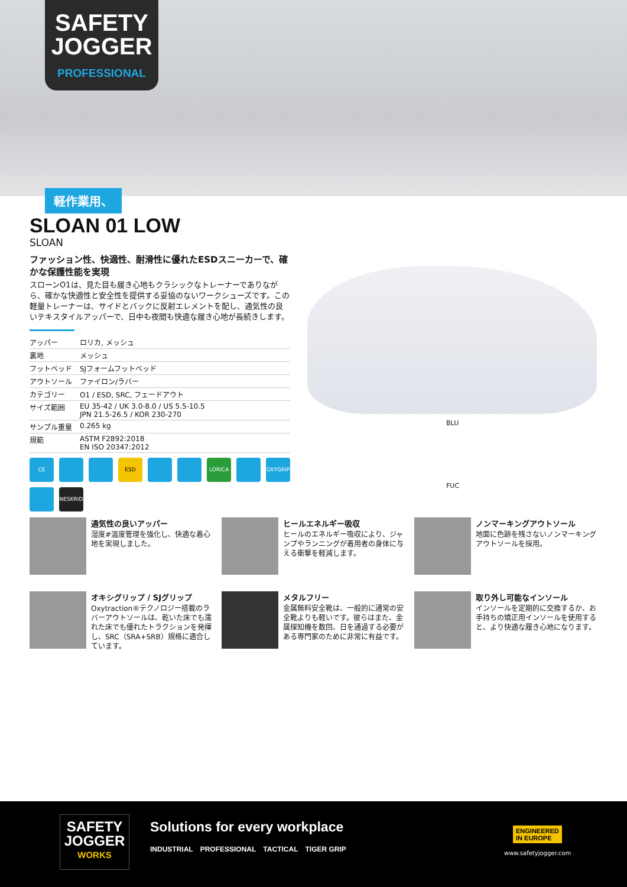SAFETY
JOGGER
PROFESSIONAL
軽作業用、
SLOAN 01 LOW
SLOAN
ファッション性、快適性、耐滑性に優れたESDスニーカーで、確かな保護性能を実現
スローンO1は、見た目も履き心地もクラシックなトレーナーでありながら、確かな快適性と安全性を提供する妥協のないワークシューズです。この軽量トレーナーは、サイドとバックに反射エレメントを配し、通気性の良いテキスタイルアッパーで、日中も夜間も快適な履き心地が長続きします。
| アッパー | ロリカ, メッシュ |
| 裏地 | メッシュ |
| フットベッド | SJフォームフットベッド |
| アウトソール | ファイロン/ラバー |
| カテゴリー | O1 / ESD, SRC, フェードアウト |
| サイズ範囲 | EU 35-42 / UK 3.0-8.0 / US 5.5-10.5 JPN 21.5-26.5 / KOR 230-270 |
| サンプル重量 | 0.265 kg |
| 規範 | ASTM F2892:2018 EN ISO 20347:2012 |
CE
ESD
LORICA
OXYGRIP
NESKRID
BLU
FUC
通気性の良いアッパー
湿度#温度管理を強化し、快適な着心地を実現しました。
ヒールエネルギー吸収
ヒールのエネルギー吸収により、ジャンプやランニングが着用者の身体に与える衝撃を軽減します。
ノンマーキングアウトソール
地面に色跡を残さないノンマーキングアウトソールを採用。
オキシグリップ / SJグリップ
Oxytraction®テクノロジー搭載のラバーアウトソールは、乾いた床でも濡れた床でも優れたトラクションを発揮し、SRC（SRA+SRB）規格に適合しています。
メタルフリー
金属無料安全靴は、一般的に通常の安全靴よりも軽いです。彼らはまた、金属探知機を数回、日を通過する必要がある専門家のために非常に有益です。
取り外し可能なインソール
インソールを定期的に交換するか、お手持ちの矯正用インソールを使用すると、より快適な履き心地になります。
SAFETY
JOGGER
WORKS
Solutions for every workplace
INDUSTRIAL PROFESSIONAL TACTICAL TIGER GRIP
ENGINEERED
IN EUROPE
www.safetyjogger.com